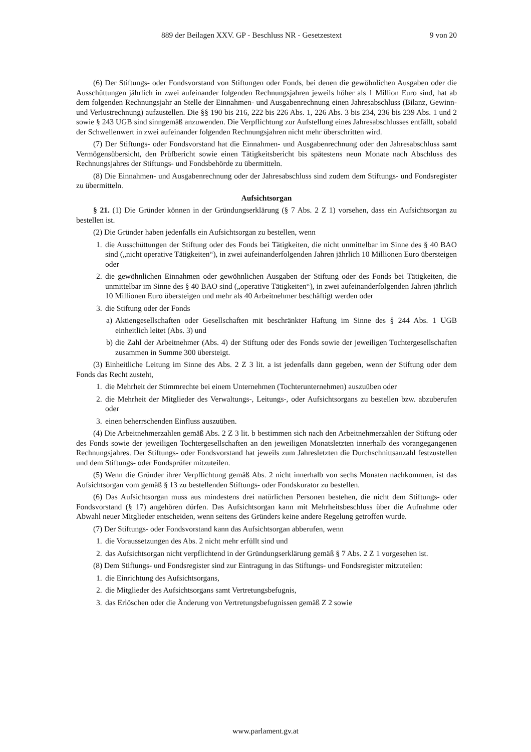889 der Beilagen XXV. GP - Beschluss NR - Gesetzestext 9 von 20
(6) Der Stiftungs- oder Fondsvorstand von Stiftungen oder Fonds, bei denen die gewöhnlichen Ausgaben oder die Ausschüttungen jährlich in zwei aufeinander folgenden Rechnungsjahren jeweils höher als 1 Million Euro sind, hat ab dem folgenden Rechnungsjahr an Stelle der Einnahmen- und Ausgabenrechnung einen Jahresabschluss (Bilanz, Gewinn- und Verlustrechnung) aufzustellen. Die §§ 190 bis 216, 222 bis 226 Abs. 1, 226 Abs. 3 bis 234, 236 bis 239 Abs. 1 und 2 sowie § 243 UGB sind sinngemäß anzuwenden. Die Verpflichtung zur Aufstellung eines Jahresabschlusses entfällt, sobald der Schwellenwert in zwei aufeinander folgenden Rechnungsjahren nicht mehr überschritten wird.
(7) Der Stiftungs- oder Fondsvorstand hat die Einnahmen- und Ausgabenrechnung oder den Jahresabschluss samt Vermögensübersicht, den Prüfbericht sowie einen Tätigkeitsbericht bis spätestens neun Monate nach Abschluss des Rechnungsjahres der Stiftungs- und Fondsbehörde zu übermitteln.
(8) Die Einnahmen- und Ausgabenrechnung oder der Jahresabschluss sind zudem dem Stiftungs- und Fondsregister zu übermitteln.
Aufsichtsorgan
§ 21. (1) Die Gründer können in der Gründungserklärung (§ 7 Abs. 2 Z 1) vorsehen, dass ein Aufsichtsorgan zu bestellen ist.
(2) Die Gründer haben jedenfalls ein Aufsichtsorgan zu bestellen, wenn
1. die Ausschüttungen der Stiftung oder des Fonds bei Tätigkeiten, die nicht unmittelbar im Sinne des § 40 BAO sind („nicht operative Tätigkeiten“), in zwei aufeinanderfolgenden Jahren jährlich 10 Millionen Euro übersteigen oder
2. die gewöhnlichen Einnahmen oder gewöhnlichen Ausgaben der Stiftung oder des Fonds bei Tätigkeiten, die unmittelbar im Sinne des § 40 BAO sind („operative Tätigkeiten“), in zwei aufeinanderfolgenden Jahren jährlich 10 Millionen Euro übersteigen und mehr als 40 Arbeitnehmer beschäftigt werden oder
3. die Stiftung oder der Fonds
a) Aktiengesellschaften oder Gesellschaften mit beschränkter Haftung im Sinne des § 244 Abs. 1 UGB einheitlich leitet (Abs. 3) und
b) die Zahl der Arbeitnehmer (Abs. 4) der Stiftung oder des Fonds sowie der jeweiligen Tochtergesellschaften zusammen in Summe 300 übersteigt.
(3) Einheitliche Leitung im Sinne des Abs. 2 Z 3 lit. a ist jedenfalls dann gegeben, wenn der Stiftung oder dem Fonds das Recht zusteht,
1. die Mehrheit der Stimmrechte bei einem Unternehmen (Tochterunternehmen) auszuüben oder
2. die Mehrheit der Mitglieder des Verwaltungs-, Leitungs-, oder Aufsichtsorgans zu bestellen bzw. abzuberufen oder
3. einen beherrschenden Einfluss auszuüben.
(4) Die Arbeitnehmerzahlen gemäß Abs. 2 Z 3 lit. b bestimmen sich nach den Arbeitnehmerzahlen der Stiftung oder des Fonds sowie der jeweiligen Tochtergesellschaften an den jeweiligen Monatsletzten innerhalb des vorangegangenen Rechnungsjahres. Der Stiftungs- oder Fondsvorstand hat jeweils zum Jahresletzten die Durchschnittsanzahl festzustellen und dem Stiftungs- oder Fondsprüfer mitzuteilen.
(5) Wenn die Gründer ihrer Verpflichtung gemäß Abs. 2 nicht innerhalb von sechs Monaten nachkommen, ist das Aufsichtsorgan vom gemäß § 13 zu bestellenden Stiftungs- oder Fondskurator zu bestellen.
(6) Das Aufsichtsorgan muss aus mindestens drei natürlichen Personen bestehen, die nicht dem Stiftungs- oder Fondsvorstand (§ 17) angehören dürfen. Das Aufsichtsorgan kann mit Mehrheitsbeschluss über die Aufnahme oder Abwahl neuer Mitglieder entscheiden, wenn seitens des Gründers keine andere Regelung getroffen wurde.
(7) Der Stiftungs- oder Fondsvorstand kann das Aufsichtsorgan abberufen, wenn
1. die Voraussetzungen des Abs. 2 nicht mehr erfüllt sind und
2. das Aufsichtsorgan nicht verpflichtend in der Gründungserklärung gemäß § 7 Abs. 2 Z 1 vorgesehen ist.
(8) Dem Stiftungs- und Fondsregister sind zur Eintragung in das Stiftungs- und Fondsregister mitzuteilen:
1. die Einrichtung des Aufsichtsorgans,
2. die Mitglieder des Aufsichtsorgans samt Vertretungsbefugnis,
3. das Erlöschen oder die Änderung von Vertretungsbefugnissen gemäß Z 2 sowie
www.parlament.gv.at